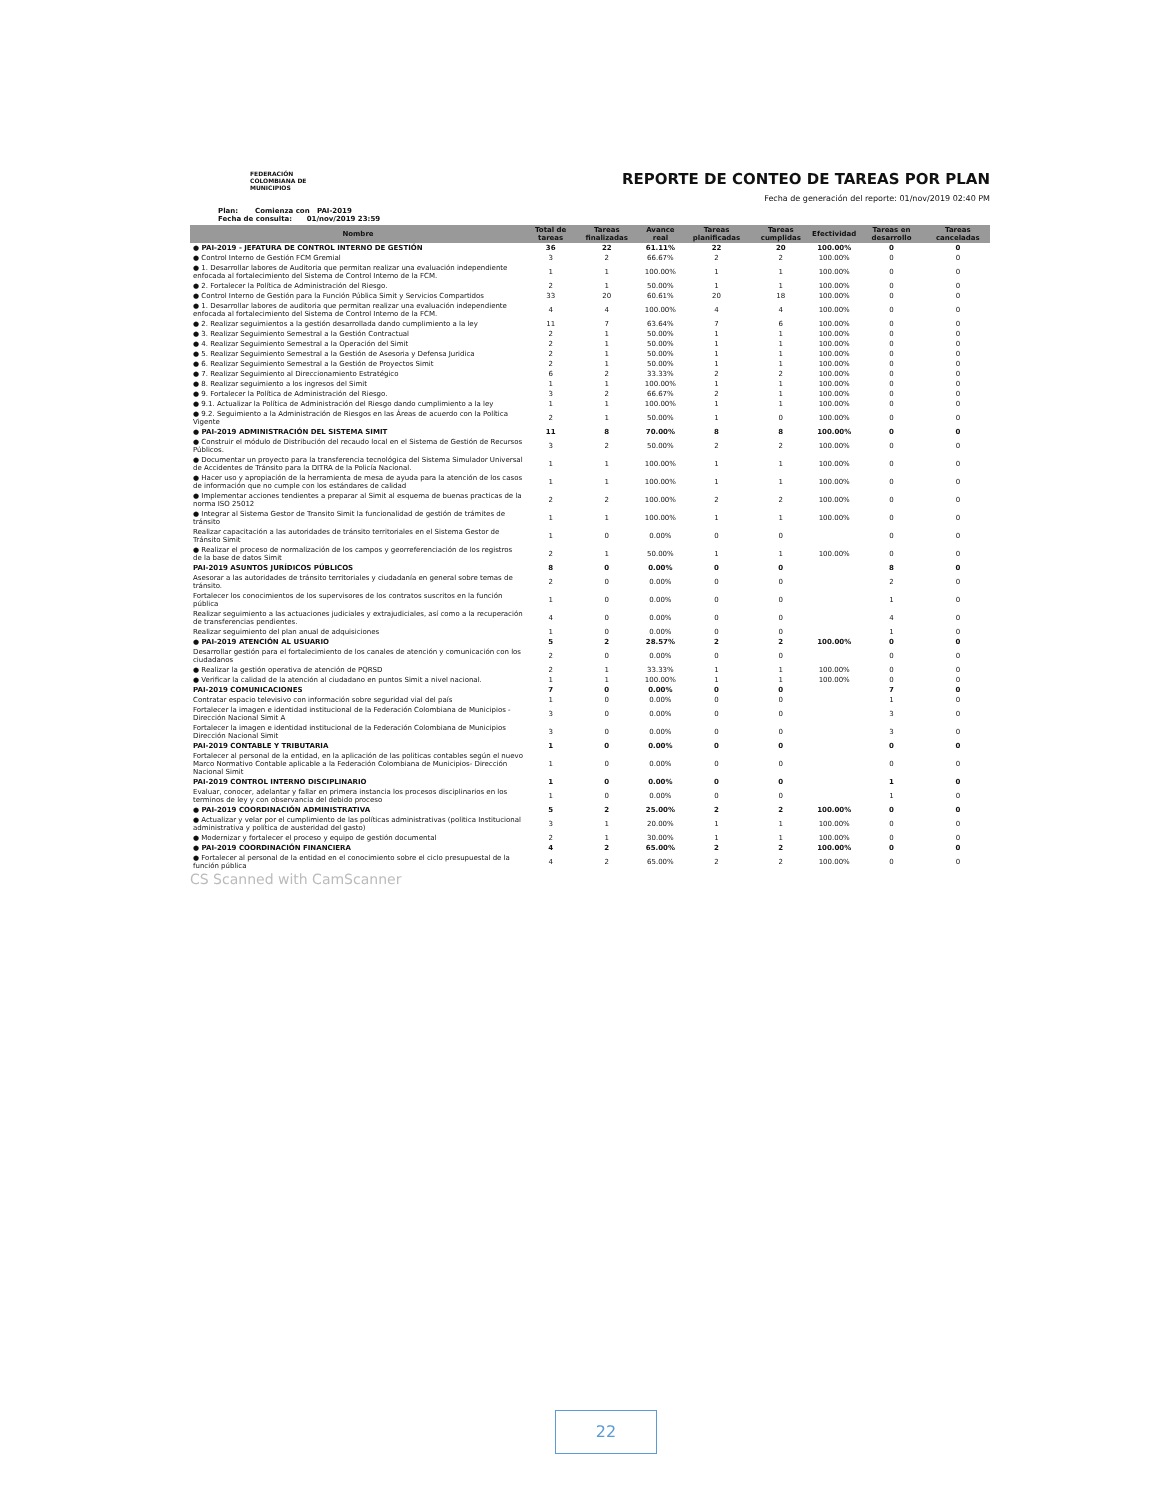FEDERACIÓN COLOMBIANA DE MUNICIPIOS
REPORTE DE CONTEO DE TAREAS POR PLAN
Fecha de generación del reporte: 01/nov/2019 02:40 PM
Plan: Comienza con PAI-2019
Fecha de consulta: 01/nov/2019 23:59
| Nombre | Total de tareas | Tareas finalizadas | Avance real | Tareas planificadas | Tareas cumplidas | Efectividad | Tareas en desarrollo | Tareas canceladas |
| --- | --- | --- | --- | --- | --- | --- | --- | --- |
| ● PAI-2019 - JEFATURA DE CONTROL INTERNO DE GESTIÓN | 36 | 22 | 61.11% | 22 | 20 | 100.00% | 0 | 0 |
| ● Control Interno de Gestión FCM Gremial | 3 | 2 | 66.67% | 2 | 2 | 100.00% | 0 | 0 |
| ● 1. Desarrollar labores de Auditoria que permitan realizar una evaluación independiente enfocada al fortalecimiento del Sistema de Control Interno de la FCM. | 1 | 1 | 100.00% | 1 | 1 | 100.00% | 0 | 0 |
| ● 2. Fortalecer la Política de Administración del Riesgo. | 2 | 1 | 50.00% | 1 | 1 | 100.00% | 0 | 0 |
| ● Control Interno de Gestión para la Función Pública Simit y Servicios Compartidos | 33 | 20 | 60.61% | 20 | 18 | 100.00% | 0 | 0 |
| ● 1. Desarrollar labores de auditoria que permitan realizar una evaluación independiente enfocada al fortalecimiento del Sistema de Control Interno de la FCM. | 4 | 4 | 100.00% | 4 | 4 | 100.00% | 0 | 0 |
| ● 2. Realizar seguimientos a la gestión desarrollada dando cumplimiento a la ley | 11 | 7 | 63.64% | 7 | 6 | 100.00% | 0 | 0 |
| ● 3. Realizar Seguimiento Semestral a la Gestión Contractual | 2 | 1 | 50.00% | 1 | 1 | 100.00% | 0 | 0 |
| ● 4. Realizar Seguimiento Semestral a la Operación del Simit | 2 | 1 | 50.00% | 1 | 1 | 100.00% | 0 | 0 |
| ● 5. Realizar Seguimiento Semestral a la Gestión de Asesoria y Defensa Juridica | 2 | 1 | 50.00% | 1 | 1 | 100.00% | 0 | 0 |
| ● 6. Realizar Seguimiento Semestral a la Gestión de Proyectos Simit | 2 | 1 | 50.00% | 1 | 1 | 100.00% | 0 | 0 |
| ● 7. Realizar Seguimiento al Direccionamiento Estratégico | 6 | 2 | 33.33% | 2 | 2 | 100.00% | 0 | 0 |
| ● 8. Realizar seguimiento a los ingresos del Simit | 1 | 1 | 100.00% | 1 | 1 | 100.00% | 0 | 0 |
| ● 9. Fortalecer la Política de Administración del Riesgo. | 3 | 2 | 66.67% | 2 | 1 | 100.00% | 0 | 0 |
| ● 9.1. Actualizar la Política de Administración del Riesgo dando cumplimiento a la ley | 1 | 1 | 100.00% | 1 | 1 | 100.00% | 0 | 0 |
| ● 9.2. Seguimiento a la Administración de Riesgos en las Áreas de acuerdo con la Política Vigente | 2 | 1 | 50.00% | 1 | 0 | 100.00% | 0 | 0 |
| ● PAI-2019 ADMINISTRACIÓN DEL SISTEMA SIMIT | 11 | 8 | 70.00% | 8 | 8 | 100.00% | 0 | 0 |
| ● Construir el módulo de Distribución del recaudo local en el Sistema de Gestión de Recursos Públicos. | 3 | 2 | 50.00% | 2 | 2 | 100.00% | 0 | 0 |
| ● Documentar un proyecto para la transferencia tecnológica del Sistema Simulador Universal de Accidentes de Tránsito para la DITRA de la Policía Nacional. | 1 | 1 | 100.00% | 1 | 1 | 100.00% | 0 | 0 |
| ● Hacer uso y apropiación de la herramienta de mesa de ayuda para la atención de los casos de información que no cumple con los estándares de calidad | 1 | 1 | 100.00% | 1 | 1 | 100.00% | 0 | 0 |
| ● Implementar acciones tendientes a preparar al Simit al esquema de buenas practicas de la norma ISO 25012 | 2 | 2 | 100.00% | 2 | 2 | 100.00% | 0 | 0 |
| ● Integrar al Sistema Gestor de Transito Simit la funcionalidad de gestión de trámites de tránsito | 1 | 1 | 100.00% | 1 | 1 | 100.00% | 0 | 0 |
| Realizar capacitación a las autoridades de tránsito territoriales en el Sistema Gestor de Tránsito Simit | 1 | 0 | 0.00% | 0 | 0 | | 0 | 0 |
| ● Realizar el proceso de normalización de los campos y georreferenciación de los registros de la base de datos Simit | 2 | 1 | 50.00% | 1 | 1 | 100.00% | 0 | 0 |
| PAI-2019 ASUNTOS JURÍDICOS PÚBLICOS | 8 | 0 | 0.00% | 0 | 0 | | 8 | 0 |
| Asesorar a las autoridades de tránsito territoriales y ciudadanía en general sobre temas de tránsito. | 2 | 0 | 0.00% | 0 | 0 | | 2 | 0 |
| Fortalecer los conocimientos de los supervisores de los contratos suscritos en la función pública | 1 | 0 | 0.00% | 0 | 0 | | 1 | 0 |
| Realizar seguimiento a las actuaciones judiciales y extrajudiciales, así como a la recuperación de transferencias pendientes. | 4 | 0 | 0.00% | 0 | 0 | | 4 | 0 |
| Realizar seguimiento del plan anual de adquisiciones | 1 | 0 | 0.00% | 0 | 0 | | 1 | 0 |
| ● PAI-2019 ATENCIÓN AL USUARIO | 5 | 2 | 28.57% | 2 | 2 | 100.00% | 0 | 0 |
| Desarrollar gestión para el fortalecimiento de los canales de atención y comunicación con los ciudadanos | 2 | 0 | 0.00% | 0 | 0 | | 0 | 0 |
| ● Realizar la gestión operativa de atención de PQRSD | 2 | 1 | 33.33% | 1 | 1 | 100.00% | 0 | 0 |
| ● Verificar la calidad de la atención al ciudadano en puntos Simit a nivel nacional. | 1 | 1 | 100.00% | 1 | 1 | 100.00% | 0 | 0 |
| PAI-2019 COMUNICACIONES | 7 | 0 | 0.00% | 0 | 0 | | 7 | 0 |
| Contratar espacio televisivo con información sobre seguridad vial del país | 1 | 0 | 0.00% | 0 | 0 | | 1 | 0 |
| Fortalecer la imagen e identidad institucional de la Federación Colombiana de Municipios - Dirección Nacional Simit A | 3 | 0 | 0.00% | 0 | 0 | | 3 | 0 |
| Fortalecer la imagen e identidad institucional de la Federación Colombiana de Municipios Dirección Nacional Simit | 3 | 0 | 0.00% | 0 | 0 | | 3 | 0 |
| PAI-2019 CONTABLE Y TRIBUTARIA | 1 | 0 | 0.00% | 0 | 0 | | 0 | 0 |
| Fortalecer al personal de la entidad, en la aplicación de las politicas contables según el nuevo Marco Normativo Contable aplicable a la Federación Colombiana de Municipios- Dirección Nacional Simit | 1 | 0 | 0.00% | 0 | 0 | | 0 | 0 |
| PAI-2019 CONTROL INTERNO DISCIPLINARIO | 1 | 0 | 0.00% | 0 | 0 | | 1 | 0 |
| Evaluar, conocer, adelantar y fallar en primera instancia los procesos disciplinarios en los terminos de ley y con observancia del debido proceso | 1 | 0 | 0.00% | 0 | 0 | | 1 | 0 |
| ● PAI-2019 COORDINACIÓN ADMINISTRATIVA | 5 | 2 | 25.00% | 2 | 2 | 100.00% | 0 | 0 |
| ● Actualizar y velar por el cumplimiento de las políticas administrativas (politica Institucional administrativa y política de austeridad del gasto) | 3 | 1 | 20.00% | 1 | 1 | 100.00% | 0 | 0 |
| ● Modernizar y fortalecer el proceso y equipo de gestión documental | 2 | 1 | 30.00% | 1 | 1 | 100.00% | 0 | 0 |
| ● PAI-2019 COORDINACIÓN FINANCIERA | 4 | 2 | 65.00% | 2 | 2 | 100.00% | 0 | 0 |
| ● Fortalecer al personal de la entidad en el conocimiento sobre el ciclo presupuestal de la función pública | 4 | 2 | 65.00% | 2 | 2 | 100.00% | 0 | 0 |
CS Scanned with CamScanner
22